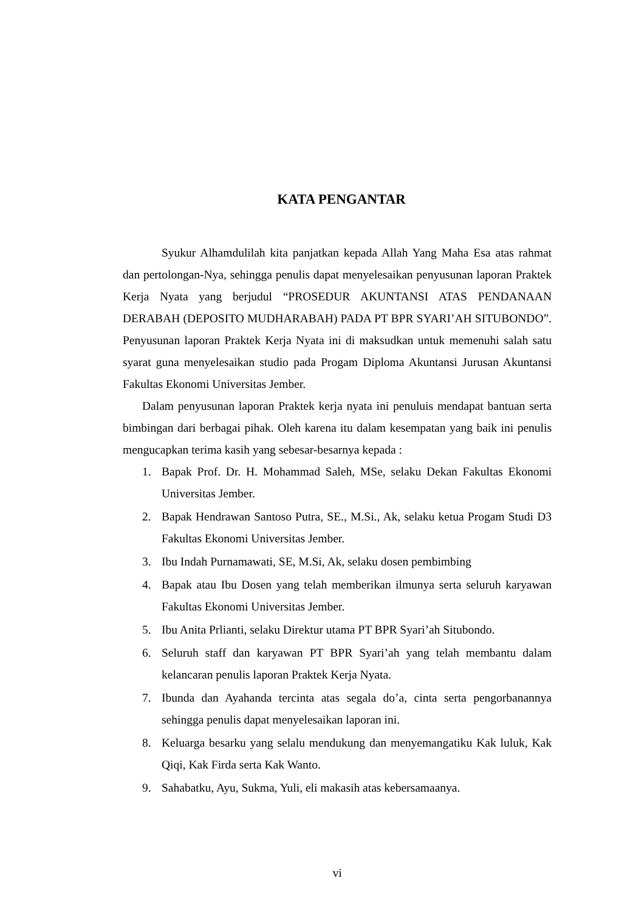KATA PENGANTAR
Syukur Alhamdulilah kita panjatkan kepada Allah Yang Maha Esa atas rahmat dan pertolongan-Nya, sehingga penulis dapat menyelesaikan penyusunan laporan Praktek Kerja Nyata yang berjudul “PROSEDUR AKUNTANSI ATAS PENDANAAN DERABAH (DEPOSITO MUDHARABAH) PADA PT BPR SYARI’AH SITUBONDO”. Penyusunan laporan Praktek Kerja Nyata ini di maksudkan untuk memenuhi salah satu syarat guna menyelesaikan studio pada Progam Diploma Akuntansi Jurusan Akuntansi Fakultas Ekonomi Universitas Jember.
Dalam penyusunan laporan Praktek kerja nyata ini penuluis mendapat bantuan serta bimbingan dari berbagai pihak. Oleh karena itu dalam kesempatan yang baik ini penulis mengucapkan terima kasih yang sebesar-besarnya kepada :
1. Bapak Prof. Dr. H. Mohammad Saleh, MSe, selaku Dekan Fakultas Ekonomi Universitas Jember.
2. Bapak Hendrawan Santoso Putra, SE., M.Si., Ak, selaku ketua Progam Studi D3 Fakultas Ekonomi Universitas Jember.
3. Ibu Indah Purnamawati, SE, M.Si, Ak, selaku dosen pembimbing
4. Bapak atau Ibu Dosen yang telah memberikan ilmunya serta seluruh karyawan Fakultas Ekonomi Universitas Jember.
5. Ibu Anita Prlianti, selaku Direktur utama PT BPR Syari’ah Situbondo.
6. Seluruh staff dan karyawan PT BPR Syari’ah yang telah membantu dalam kelancaran penulis laporan Praktek Kerja Nyata.
7. Ibunda dan Ayahanda tercinta atas segala do’a, cinta serta pengorbanannya sehingga penulis dapat menyelesaikan laporan ini.
8. Keluarga besarku yang selalu mendukung dan menyemangatiku Kak luluk, Kak Qiqi, Kak Firda serta Kak Wanto.
9. Sahabatku, Ayu, Sukma, Yuli, eli makasih atas kebersamaanya.
vi